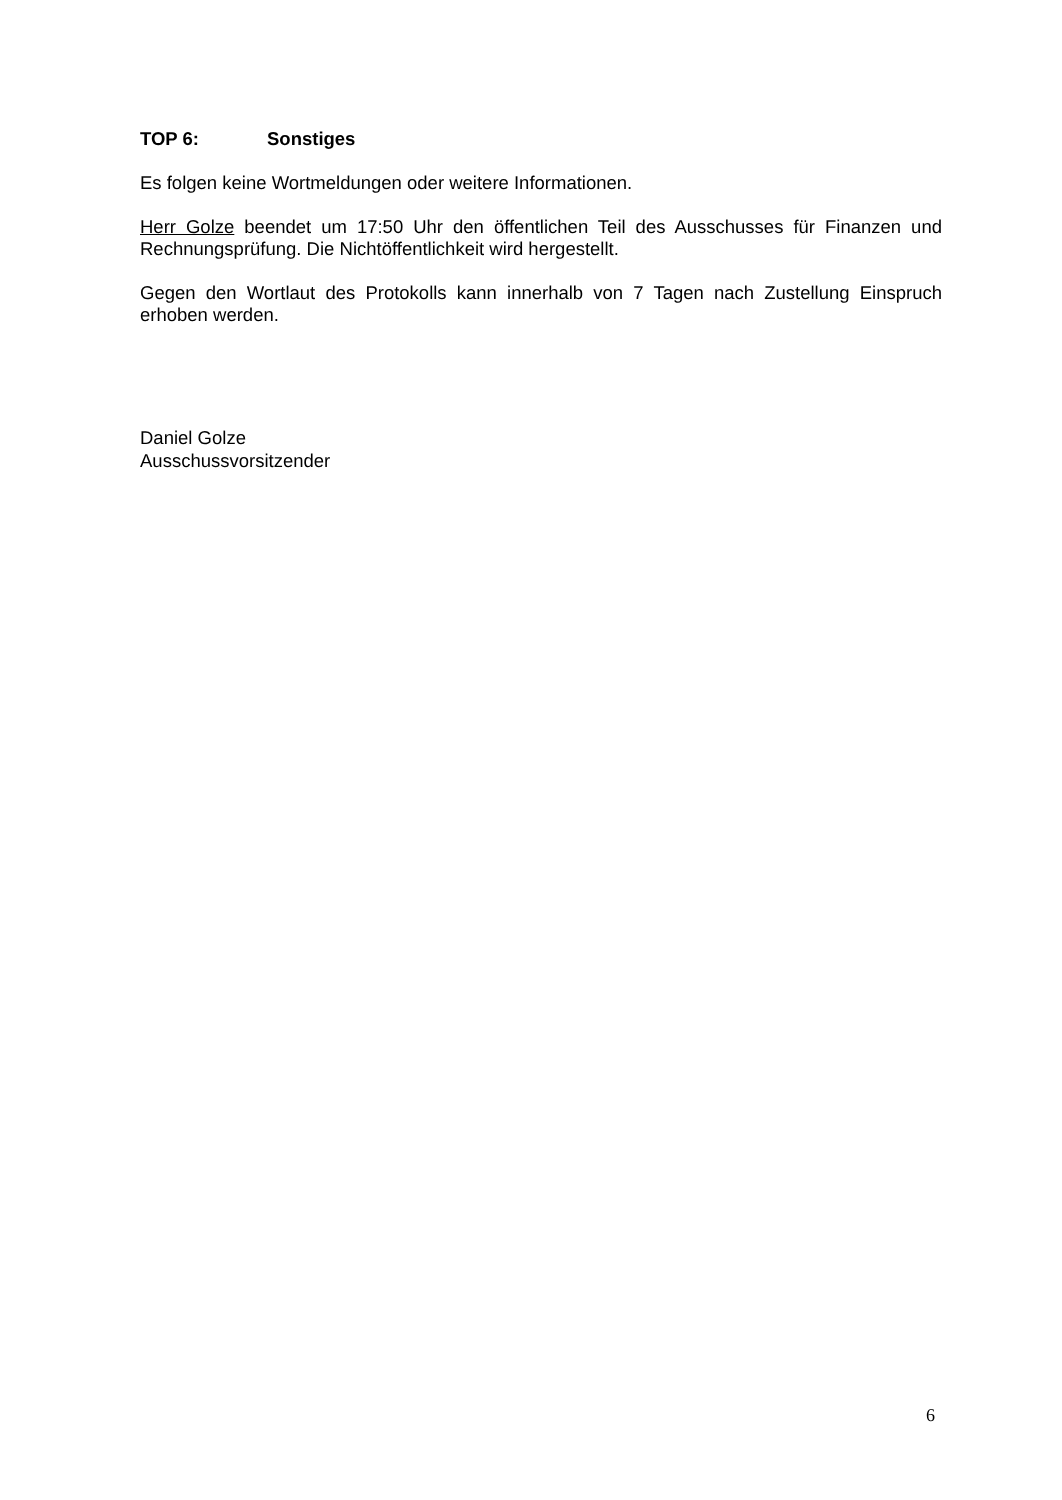TOP 6: Sonstiges
Es folgen keine Wortmeldungen oder weitere Informationen.
Herr Golze beendet um 17:50 Uhr den öffentlichen Teil des Ausschusses für Finanzen und Rechnungsprüfung. Die Nichtöffentlichkeit wird hergestellt.
Gegen den Wortlaut des Protokolls kann innerhalb von 7 Tagen nach Zustellung Einspruch erhoben werden.
Daniel Golze
Ausschussvorsitzender
6